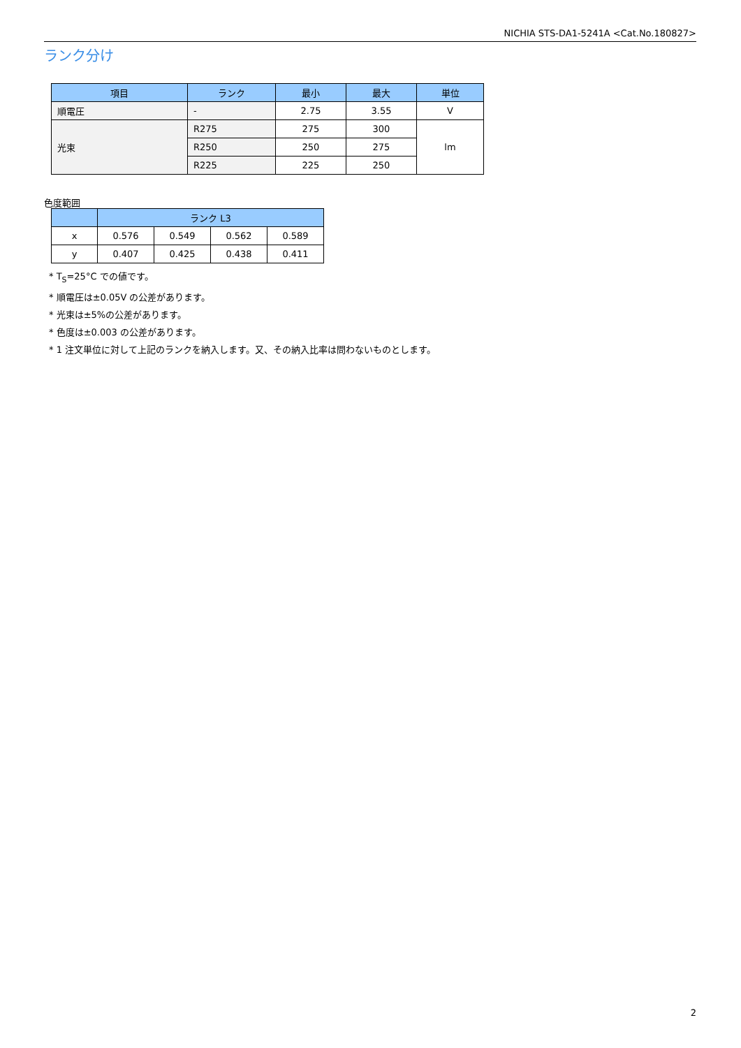NICHIA STS-DA1-5241A <Cat.No.180827>
ランク分け
| 項目 | ランク | 最小 | 最大 | 単位 |
| --- | --- | --- | --- | --- |
| 順電圧 | - | 2.75 | 3.55 | V |
| 光束 | R275 | 275 | 300 | lm |
| | R250 | 250 | 275 | |
| | R225 | 225 | 250 | |
色度範囲
| | ランク L3 | | | |
| --- | --- | --- | --- | --- |
| x | 0.576 | 0.549 | 0.562 | 0.589 |
| y | 0.407 | 0.425 | 0.438 | 0.411 |
* T<sub>S</sub>=25°C での値です。
* 順電圧は±0.05V の公差があります。
* 光束は±5%の公差があります。
* 色度は±0.003 の公差があります。
* 1 注文単位に対して上記のランクを納入します。又、その納入比率は問わないものとします。
2